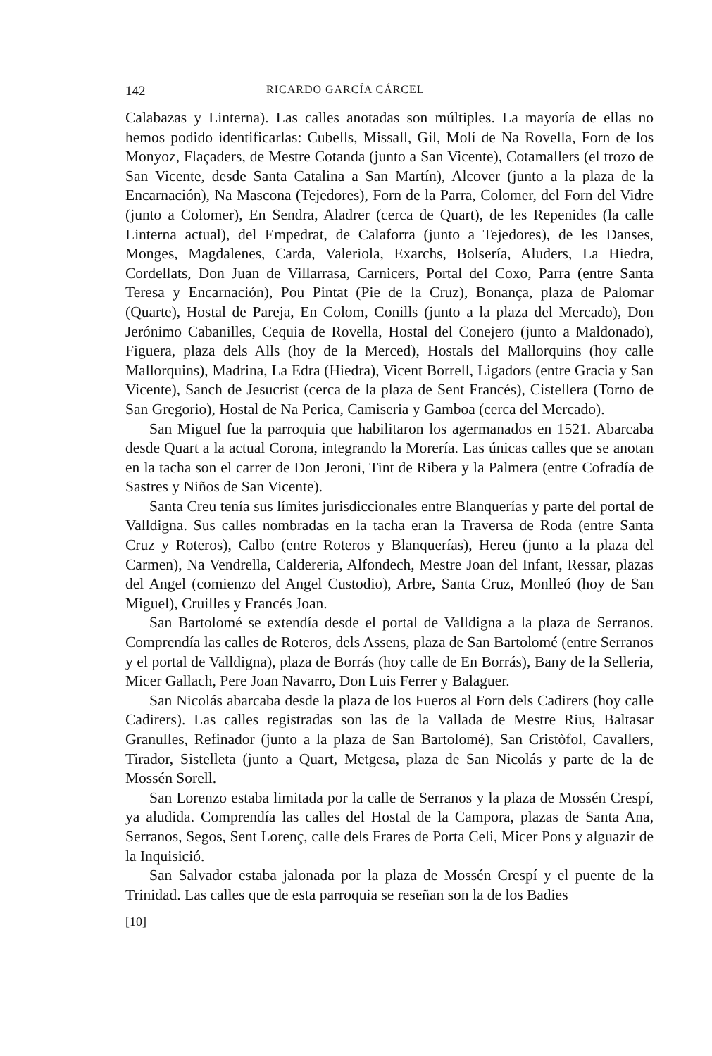142 RICARDO GARCÍA CÁRCEL
Calabazas y Linterna). Las calles anotadas son múltiples. La mayoría de ellas no hemos podido identificarlas: Cubells, Missall, Gil, Molí de Na Rovella, Forn de los Monyoz, Flaçaders, de Mestre Cotanda (junto a San Vicente), Cotamallers (el trozo de San Vicente, desde Santa Catalina a San Martín), Alcover (junto a la plaza de la Encarnación), Na Mascona (Tejedores), Forn de la Parra, Colomer, del Forn del Vidre (junto a Colomer), En Sendra, Aladrer (cerca de Quart), de les Repenides (la calle Linterna actual), del Empedrat, de Calaforra (junto a Tejedores), de les Danses, Monges, Magdalenes, Carda, Valeriola, Exarchs, Bolsería, Aluders, La Hiedra, Cordellats, Don Juan de Villarrasa, Carnicers, Portal del Coxo, Parra (entre Santa Teresa y Encarnación), Pou Pintat (Pie de la Cruz), Bonança, plaza de Palomar (Quarte), Hostal de Pareja, En Colom, Conills (junto a la plaza del Mercado), Don Jerónimo Cabanilles, Cequia de Rovella, Hostal del Conejero (junto a Maldonado), Figuera, plaza dels Alls (hoy de la Merced), Hostals del Mallorquins (hoy calle Mallorquins), Madrina, La Edra (Hiedra), Vicent Borrell, Ligadors (entre Gracia y San Vicente), Sanch de Jesucrist (cerca de la plaza de Sent Francés), Cistellera (Torno de San Gregorio), Hostal de Na Perica, Camiseria y Gamboa (cerca del Mercado).
San Miguel fue la parroquia que habilitaron los agermanados en 1521. Abarcaba desde Quart a la actual Corona, integrando la Morería. Las únicas calles que se anotan en la tacha son el carrer de Don Jeroni, Tint de Ribera y la Palmera (entre Cofradía de Sastres y Niños de San Vicente).
Santa Creu tenía sus límites jurisdiccionales entre Blanquerías y parte del portal de Valldigna. Sus calles nombradas en la tacha eran la Traversa de Roda (entre Santa Cruz y Roteros), Calbo (entre Roteros y Blanquerías), Hereu (junto a la plaza del Carmen), Na Vendrella, Caldereria, Alfondech, Mestre Joan del Infant, Ressar, plazas del Angel (comienzo del Angel Custodio), Arbre, Santa Cruz, Monlleó (hoy de San Miguel), Cruilles y Francés Joan.
San Bartolomé se extendía desde el portal de Valldigna a la plaza de Serranos. Comprendía las calles de Roteros, dels Assens, plaza de San Bartolomé (entre Serranos y el portal de Valldigna), plaza de Borrás (hoy calle de En Borrás), Bany de la Selleria, Micer Gallach, Pere Joan Navarro, Don Luis Ferrer y Balaguer.
San Nicolás abarcaba desde la plaza de los Fueros al Forn dels Cadirers (hoy calle Cadirers). Las calles registradas son las de la Vallada de Mestre Rius, Baltasar Granulles, Refinador (junto a la plaza de San Bartolomé), San Cristòfol, Cavallers, Tirador, Sistelleta (junto a Quart, Metgesa, plaza de San Nicolás y parte de la de Mossén Sorell.
San Lorenzo estaba limitada por la calle de Serranos y la plaza de Mossén Crespí, ya aludida. Comprendía las calles del Hostal de la Campora, plazas de Santa Ana, Serranos, Segos, Sent Lorenç, calle dels Frares de Porta Celi, Micer Pons y alguazir de la Inquisició.
San Salvador estaba jalonada por la plaza de Mossén Crespí y el puente de la Trinidad. Las calles que de esta parroquia se reseñan son la de los Badies
[10]